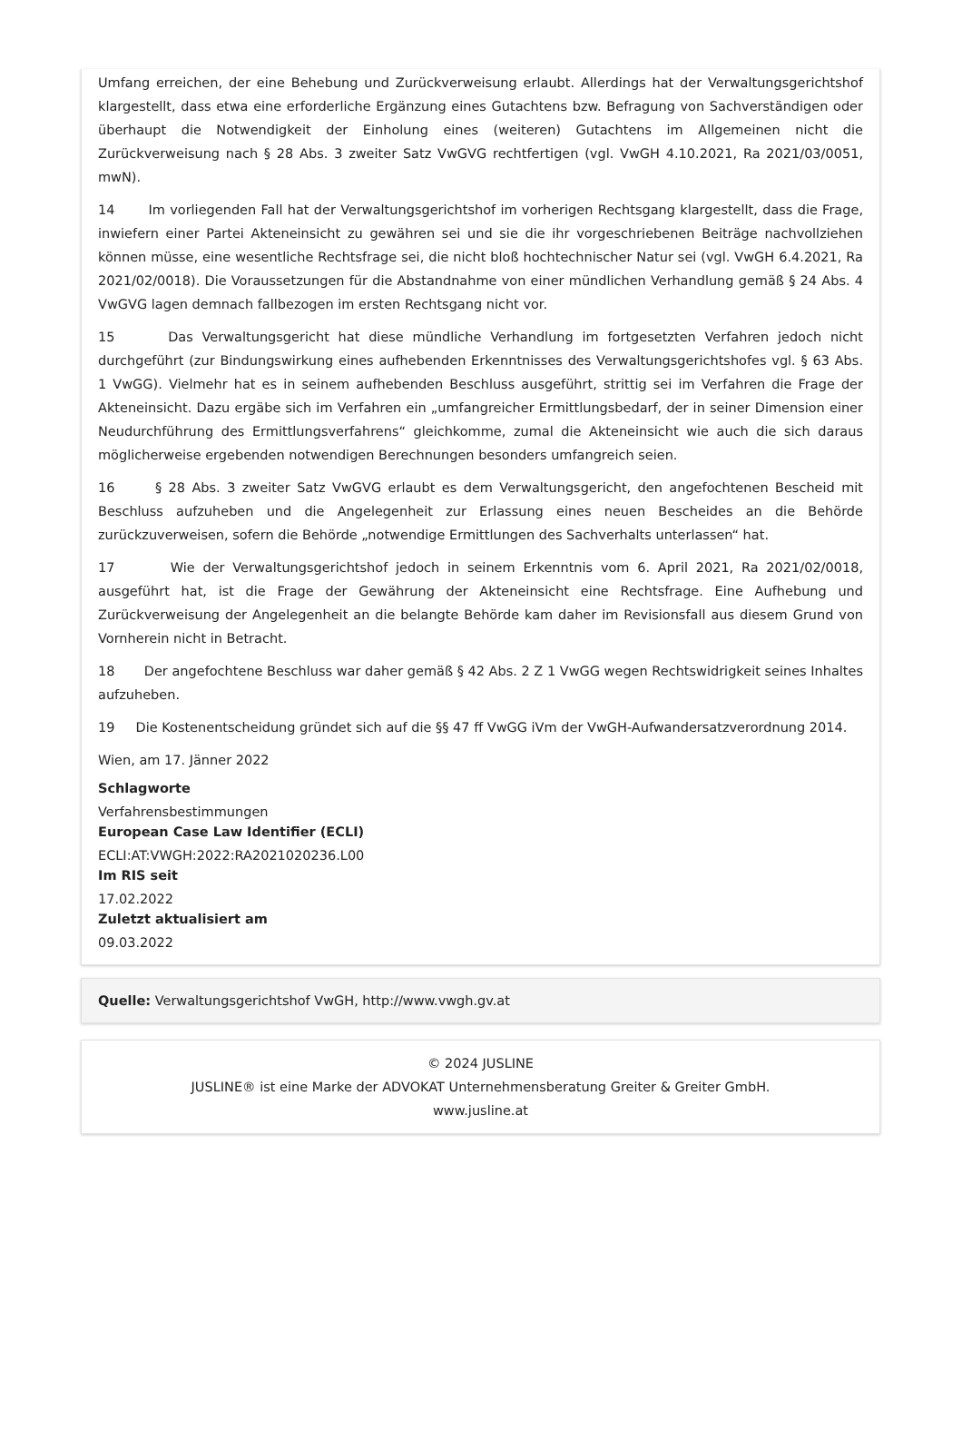Umfang erreichen, der eine Behebung und Zurückverweisung erlaubt. Allerdings hat der Verwaltungsgerichtshof klargestellt, dass etwa eine erforderliche Ergänzung eines Gutachtens bzw. Befragung von Sachverständigen oder überhaupt die Notwendigkeit der Einholung eines (weiteren) Gutachtens im Allgemeinen nicht die Zurückverweisung nach § 28 Abs. 3 zweiter Satz VwGVG rechtfertigen (vgl. VwGH 4.10.2021, Ra 2021/03/0051, mwN).
14 Im vorliegenden Fall hat der Verwaltungsgerichtshof im vorherigen Rechtsgang klargestellt, dass die Frage, inwiefern einer Partei Akteneinsicht zu gewähren sei und sie die ihr vorgeschriebenen Beiträge nachvollziehen können müsse, eine wesentliche Rechtsfrage sei, die nicht bloß hochtechnischer Natur sei (vgl. VwGH 6.4.2021, Ra 2021/02/0018). Die Voraussetzungen für die Abstandnahme von einer mündlichen Verhandlung gemäß § 24 Abs. 4 VwGVG lagen demnach fallbezogen im ersten Rechtsgang nicht vor.
15 Das Verwaltungsgericht hat diese mündliche Verhandlung im fortgesetzten Verfahren jedoch nicht durchgeführt (zur Bindungswirkung eines aufhebenden Erkenntnisses des Verwaltungsgerichtshofes vgl. § 63 Abs. 1 VwGG). Vielmehr hat es in seinem aufhebenden Beschluss ausgeführt, strittig sei im Verfahren die Frage der Akteneinsicht. Dazu ergäbe sich im Verfahren ein „umfangreicher Ermittlungsbedarf, der in seiner Dimension einer Neudurchführung des Ermittlungsverfahrens“ gleichkomme, zumal die Akteneinsicht wie auch die sich daraus möglicherweise ergebenden notwendigen Berechnungen besonders umfangreich seien.
16 § 28 Abs. 3 zweiter Satz VwGVG erlaubt es dem Verwaltungsgericht, den angefochtenen Bescheid mit Beschluss aufzuheben und die Angelegenheit zur Erlassung eines neuen Bescheides an die Behörde zurückzuverweisen, sofern die Behörde „notwendige Ermittlungen des Sachverhalts unterlassen“ hat.
17 Wie der Verwaltungsgerichtshof jedoch in seinem Erkenntnis vom 6. April 2021, Ra 2021/02/0018, ausgeführt hat, ist die Frage der Gewährung der Akteneinsicht eine Rechtsfrage. Eine Aufhebung und Zurückverweisung der Angelegenheit an die belangte Behörde kam daher im Revisionsfall aus diesem Grund von Vornherein nicht in Betracht.
18 Der angefochtene Beschluss war daher gemäß § 42 Abs. 2 Z 1 VwGG wegen Rechtswidrigkeit seines Inhaltes aufzuheben.
19 Die Kostenentscheidung gründet sich auf die §§ 47 ff VwGG iVm der VwGH-Aufwandersatzverordnung 2014.
Wien, am 17. Jänner 2022
Schlagworte
Verfahrensbestimmungen
European Case Law Identifier (ECLI)
ECLI:AT:VWGH:2022:RA2021020236.L00
Im RIS seit
17.02.2022
Zuletzt aktualisiert am
09.03.2022
Quelle: Verwaltungsgerichtshof VwGH, http://www.vwgh.gv.at
© 2024 JUSLINE
JUSLINE® ist eine Marke der ADVOKAT Unternehmensberatung Greiter & Greiter GmbH.
www.jusline.at